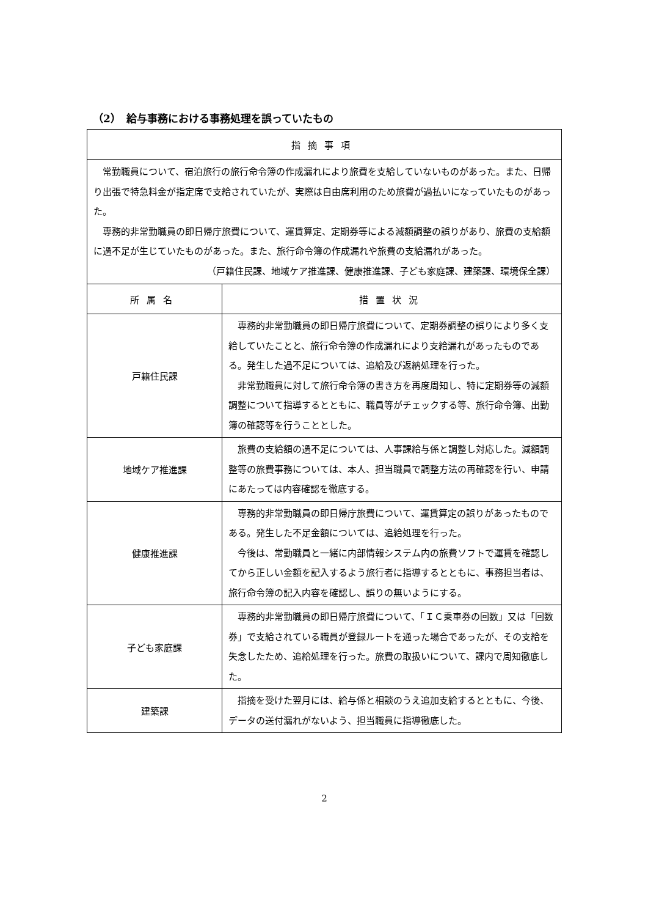（2）　給与事務における事務処理を誤っていたもの
| 指摘事項 | |
| --- | --- |
| 常勤職員について、宿泊旅行の旅行命令簿の作成漏れにより旅費を支給していないものがあった。また、日帰り出張で特急料金が指定席で支給されていたが、実際は自由席利用のため旅費が過払いになっていたものがあった。 専務的非常勤職員の即日帰庁旅費について、運賃算定、定期券等による減額調整の誤りがあり、旅費の支給額に過不足が生じていたものがあった。また、旅行命令簿の作成漏れや旅費の支給漏れがあった。 （戸籍住民課、地域ケア推進課、健康推進課、子ども家庭課、建築課、環境保全課） | |
| 所属名 | 措置状況 |
| 戸籍住民課 | 専務的非常勤職員の即日帰庁旅費について、定期券調整の誤りにより多く支給していたことと、旅行命令簿の作成漏れにより支給漏れがあったものである。発生した過不足については、追給及び返納処理を行った。 非常勤職員に対して旅行命令簿の書き方を再度周知し、特に定期券等の減額調整について指導するとともに、職員等がチェックする等、旅行命令簿、出勤簿の確認等を行うこととした。 |
| 地域ケア推進課 | 旅費の支給額の過不足については、人事課給与係と調整し対応した。減額調整等の旅費事務については、本人、担当職員で調整方法の再確認を行い、申請にあたっては内容確認を徹底する。 |
| 健康推進課 | 専務的非常勤職員の即日帰庁旅費について、運賃算定の誤りがあったものである。発生した不足金額については、追給処理を行った。 今後は、常勤職員と一緒に内部情報システム内の旅費ソフトで運賃を確認してから正しい金額を記入するよう旅行者に指導するとともに、事務担当者は、旅行命令簿の記入内容を確認し、誤りの無いようにする。 |
| 子ども家庭課 | 専務的非常勤職員の即日帰庁旅費について、「ＩＣ乗車券の回数」又は「回数券」で支給されている職員が登録ルートを通った場合であったが、その支給を失念したため、追給処理を行った。旅費の取扱いについて、課内で周知徹底した。 |
| 建築課 | 指摘を受けた翌月には、給与係と相談のうえ追加支給するとともに、今後、データの送付漏れがないよう、担当職員に指導徹底した。 |
2